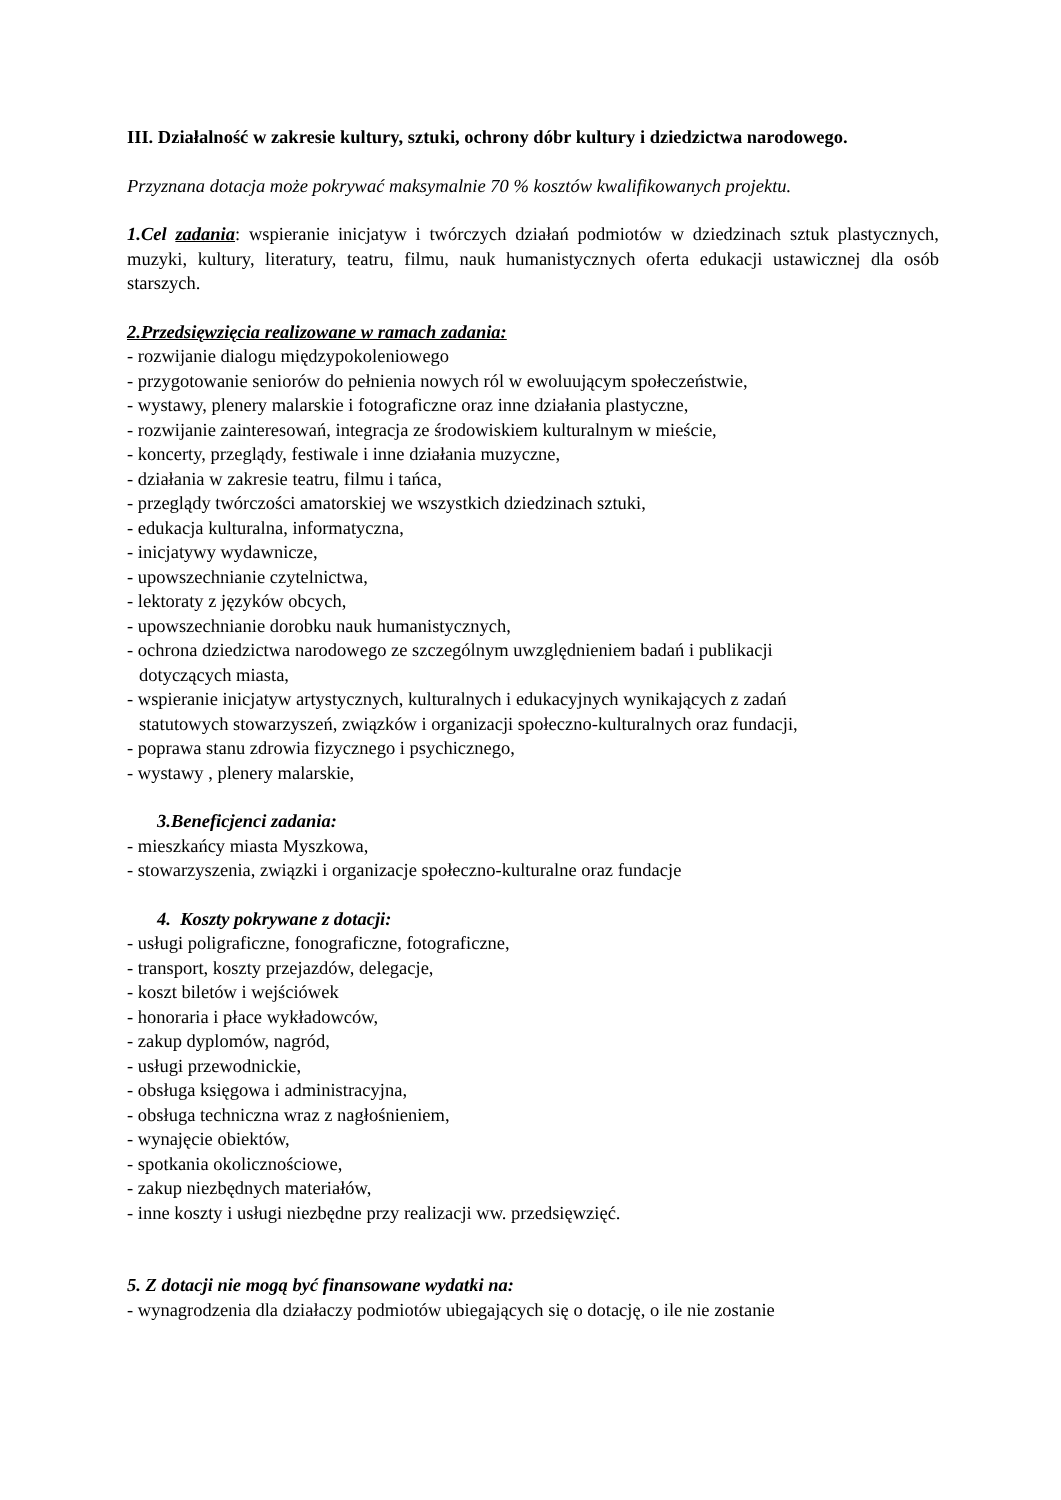III. Działalność w zakresie kultury, sztuki, ochrony dóbr kultury i dziedzictwa narodowego.
Przyznana dotacja może pokrywać maksymalnie 70 % kosztów kwalifikowanych projektu.
1.Cel zadania: wspieranie inicjatyw i twórczych działań podmiotów w dziedzinach sztuk plastycznych, muzyki, kultury, literatury, teatru, filmu, nauk humanistycznych oferta edukacji ustawicznej dla osób starszych.
2.Przedsięwzięcia realizowane w ramach zadania:
- rozwijanie dialogu międzypokoleniowego
- przygotowanie seniorów do pełnienia nowych ról w ewoluującym społeczeństwie,
- wystawy, plenery malarskie i fotograficzne oraz inne działania plastyczne,
- rozwijanie zainteresowań, integracja ze środowiskiem kulturalnym w mieście,
- koncerty, przeglądy, festiwale i inne działania muzyczne,
- działania w zakresie teatru, filmu i tańca,
- przeglądy twórczości amatorskiej we wszystkich dziedzinach sztuki,
- edukacja kulturalna, informatyczna,
- inicjatywy wydawnicze,
- upowszechnianie czytelnictwa,
- lektoraty z języków obcych,
- upowszechnianie dorobku nauk humanistycznych,
- ochrona dziedzictwa narodowego ze szczególnym uwzględnieniem badań i publikacji
dotyczących miasta,
- wspieranie inicjatyw artystycznych, kulturalnych i edukacyjnych wynikających z zadań
statutowych stowarzyszeń, związków i organizacji społeczno-kulturalnych oraz fundacji,
- poprawa stanu zdrowia fizycznego i psychicznego,
- wystawy , plenery malarskie,
3.Beneficjenci zadania:
- mieszkańcy miasta Myszkowa,
- stowarzyszenia, związki i organizacje społeczno-kulturalne oraz fundacje
4. Koszty pokrywane z dotacji:
- usługi poligraficzne, fonograficzne, fotograficzne,
- transport, koszty przejazdów, delegacje,
- koszt biletów i wejściówek
- honoraria i płace wykładowców,
- zakup dyplomów, nagród,
- usługi przewodnickie,
- obsługa księgowa i administracyjna,
- obsługa techniczna wraz z nagłośnieniem,
- wynajęcie obiektów,
- spotkania okolicznościowe,
- zakup niezbędnych materiałów,
- inne koszty i usługi niezbędne przy realizacji ww. przedsięwzięć.
5. Z dotacji nie mogą być finansowane wydatki na:
- wynagrodzenia dla działaczy podmiotów ubiegających się o dotację, o ile nie zostanie